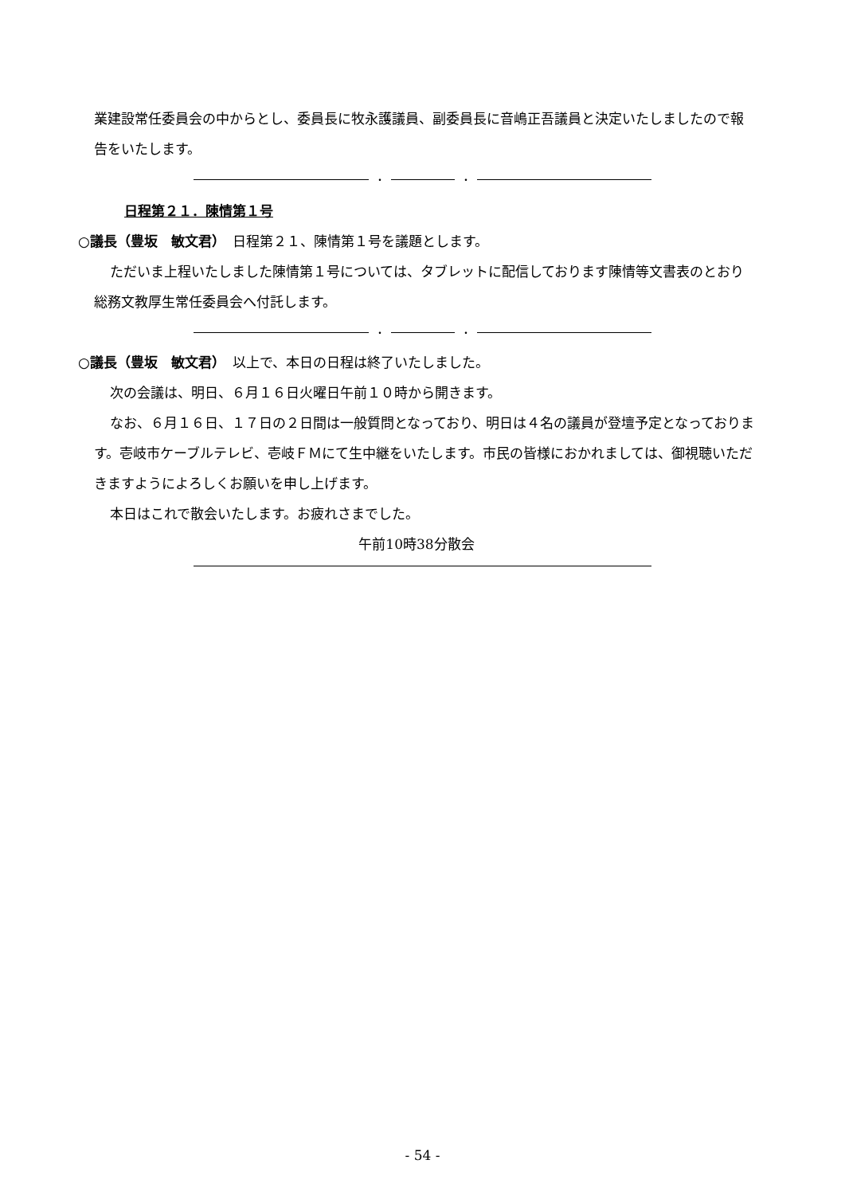業建設常任委員会の中からとし、委員長に牧永護議員、副委員長に音嶋正吾議員と決定いたしましたので報告をいたします。
・ ・
日程第２１．陳情第１号
○議長（豊坂　敏文君）　日程第２１、陳情第１号を議題とします。
ただいま上程いたしました陳情第１号については、タブレットに配信しております陳情等文書表のとおり総務文教厚生常任委員会へ付託します。
・ ・
○議長（豊坂　敏文君）　以上で、本日の日程は終了いたしました。
次の会議は、明日、６月１６日火曜日午前１０時から開きます。
なお、６月１６日、１７日の２日間は一般質問となっており、明日は４名の議員が登壇予定となっております。壱岐市ケーブルテレビ、壱岐ＦＭにて生中継をいたします。市民の皆様におかれましては、御視聴いただきますようによろしくお願いを申し上げます。
本日はこれで散会いたします。お疲れさまでした。
午前10時38分散会
- 54 -